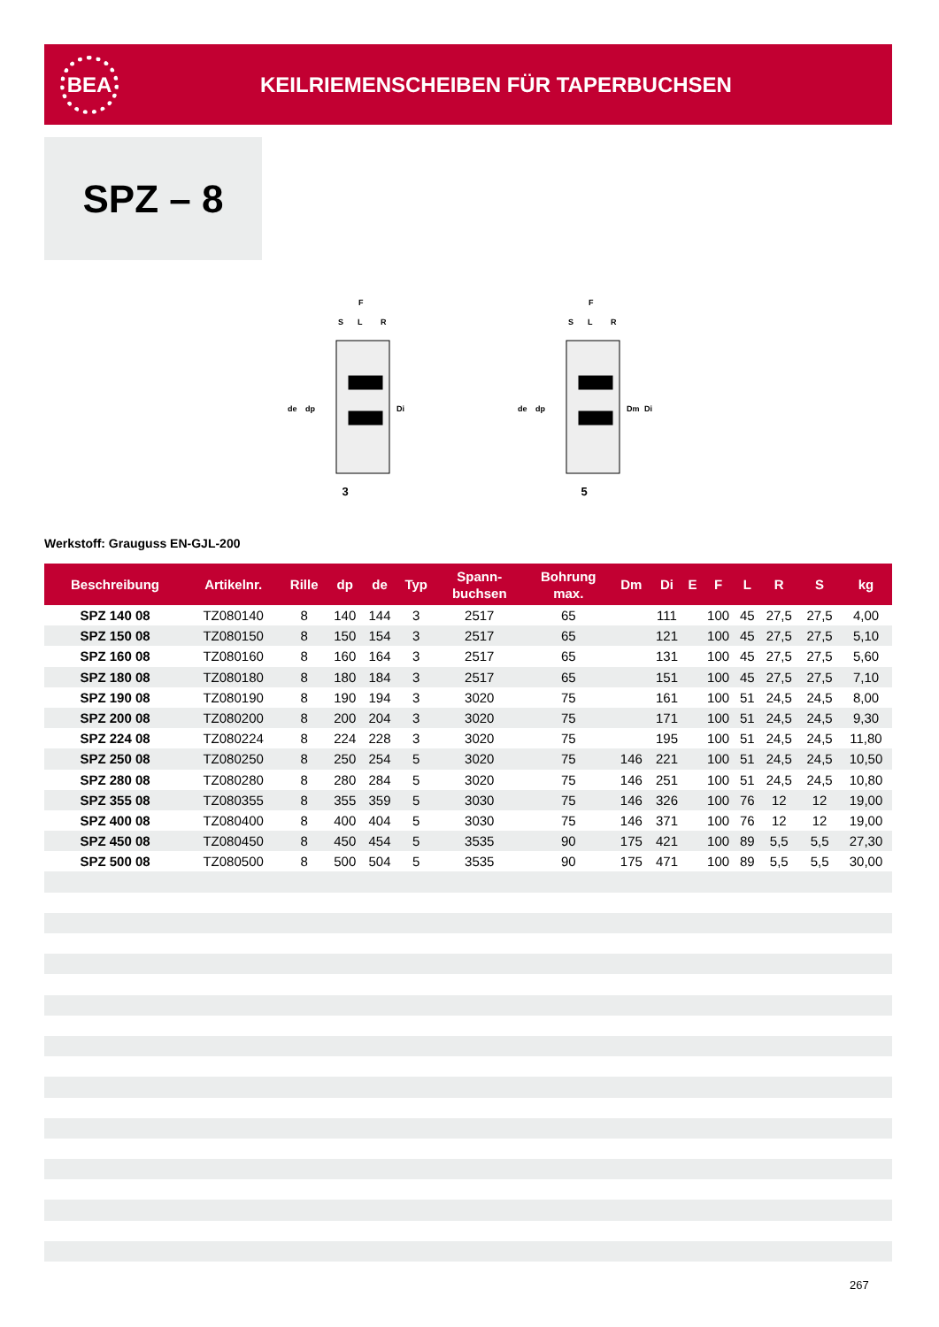BEA
KEILRIEMENSCHEIBEN FÜR TAPERBUCHSEN
SPZ – 8
F
S
L
R
de
dp
Di
3
F
S
L
R
de
dp
Dm
Di
5
Werkstoff: Grauguss EN-GJL-200
| Beschreibung | Artikelnr. | Rille | dp | de | Typ | Spann- buchsen | Bohrung max. | Dm | Di | E | F | L | R | S | kg |
| --- | --- | --- | --- | --- | --- | --- | --- | --- | --- | --- | --- | --- | --- | --- | --- |
| SPZ 140 08 | TZ080140 | 8 | 140 | 144 | 3 | 2517 | 65 | | 111 | | 100 | 45 | 27,5 | 27,5 | 4,00 |
| SPZ 150 08 | TZ080150 | 8 | 150 | 154 | 3 | 2517 | 65 | | 121 | | 100 | 45 | 27,5 | 27,5 | 5,10 |
| SPZ 160 08 | TZ080160 | 8 | 160 | 164 | 3 | 2517 | 65 | | 131 | | 100 | 45 | 27,5 | 27,5 | 5,60 |
| SPZ 180 08 | TZ080180 | 8 | 180 | 184 | 3 | 2517 | 65 | | 151 | | 100 | 45 | 27,5 | 27,5 | 7,10 |
| SPZ 190 08 | TZ080190 | 8 | 190 | 194 | 3 | 3020 | 75 | | 161 | | 100 | 51 | 24,5 | 24,5 | 8,00 |
| SPZ 200 08 | TZ080200 | 8 | 200 | 204 | 3 | 3020 | 75 | | 171 | | 100 | 51 | 24,5 | 24,5 | 9,30 |
| SPZ 224 08 | TZ080224 | 8 | 224 | 228 | 3 | 3020 | 75 | | 195 | | 100 | 51 | 24,5 | 24,5 | 11,80 |
| SPZ 250 08 | TZ080250 | 8 | 250 | 254 | 5 | 3020 | 75 | 146 | 221 | | 100 | 51 | 24,5 | 24,5 | 10,50 |
| SPZ 280 08 | TZ080280 | 8 | 280 | 284 | 5 | 3020 | 75 | 146 | 251 | | 100 | 51 | 24,5 | 24,5 | 10,80 |
| SPZ 355 08 | TZ080355 | 8 | 355 | 359 | 5 | 3030 | 75 | 146 | 326 | | 100 | 76 | 12 | 12 | 19,00 |
| SPZ 400 08 | TZ080400 | 8 | 400 | 404 | 5 | 3030 | 75 | 146 | 371 | | 100 | 76 | 12 | 12 | 19,00 |
| SPZ 450 08 | TZ080450 | 8 | 450 | 454 | 5 | 3535 | 90 | 175 | 421 | | 100 | 89 | 5,5 | 5,5 | 27,30 |
| SPZ 500 08 | TZ080500 | 8 | 500 | 504 | 5 | 3535 | 90 | 175 | 471 | | 100 | 89 | 5,5 | 5,5 | 30,00 |
267